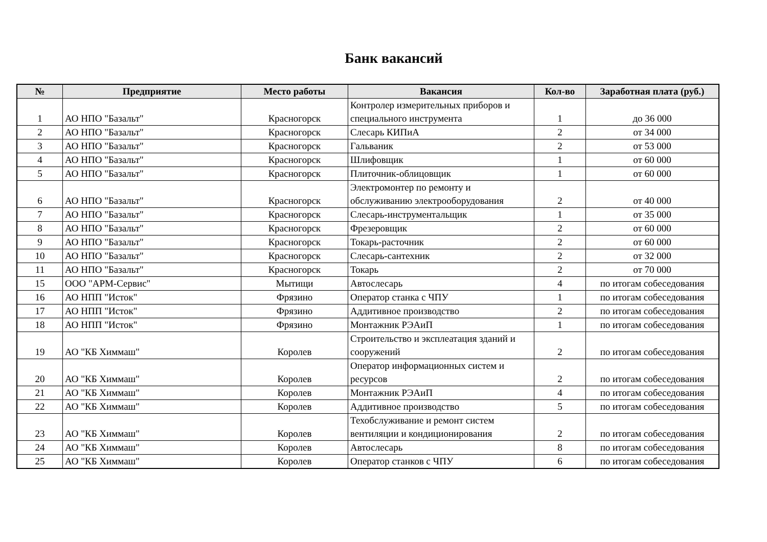Банк вакансий
| № | Предприятие | Место работы | Вакансия | Кол-во | Заработная плата (руб.) |
| --- | --- | --- | --- | --- | --- |
| 1 | АО НПО "Базальт" | Красногорск | Контролер измерительных приборов и специального инструмента | 1 | до 36 000 |
| 2 | АО НПО "Базальт" | Красногорск | Слесарь КИПиА | 2 | от 34 000 |
| 3 | АО НПО "Базальт" | Красногорск | Гальваник | 2 | от 53 000 |
| 4 | АО НПО "Базальт" | Красногорск | Шлифовщик | 1 | от 60 000 |
| 5 | АО НПО "Базальт" | Красногорск | Плиточник-облицовщик | 1 | от 60 000 |
| 6 | АО НПО "Базальт" | Красногорск | Электромонтер по ремонту и обслуживанию электрооборудования | 2 | от 40 000 |
| 7 | АО НПО "Базальт" | Красногорск | Слесарь-инструментальщик | 1 | от 35 000 |
| 8 | АО НПО "Базальт" | Красногорск | Фрезеровщик | 2 | от 60 000 |
| 9 | АО НПО "Базальт" | Красногорск | Токарь-расточник | 2 | от 60 000 |
| 10 | АО НПО "Базальт" | Красногорск | Слесарь-сантехник | 2 | от 32 000 |
| 11 | АО НПО "Базальт" | Красногорск | Токарь | 2 | от 70 000 |
| 15 | ООО "АРМ-Сервис" | Мытищи | Автослесарь | 4 | по итогам собеседования |
| 16 | АО НПП "Исток" | Фрязино | Оператор станка с ЧПУ | 1 | по итогам собеседования |
| 17 | АО НПП "Исток" | Фрязино | Аддитивное производство | 2 | по итогам собеседования |
| 18 | АО НПП "Исток" | Фрязино | Монтажник РЭАиП | 1 | по итогам собеседования |
| 19 | АО "КБ Химмаш" | Королев | Строительство и эксплеатация зданий и сооружений | 2 | по итогам собеседования |
| 20 | АО "КБ Химмаш" | Королев | Оператор информационных систем и ресурсов | 2 | по итогам собеседования |
| 21 | АО "КБ Химмаш" | Королев | Монтажник РЭАиП | 4 | по итогам собеседования |
| 22 | АО "КБ Химмаш" | Королев | Аддитивное производство | 5 | по итогам собеседования |
| 23 | АО "КБ Химмаш" | Королев | Техобслуживание и ремонт систем вентиляции и кондиционирования | 2 | по итогам собеседования |
| 24 | АО "КБ Химмаш" | Королев | Автослесарь | 8 | по итогам собеседования |
| 25 | АО "КБ Химмаш" | Королев | Оператор станков с ЧПУ | 6 | по итогам собеседования |